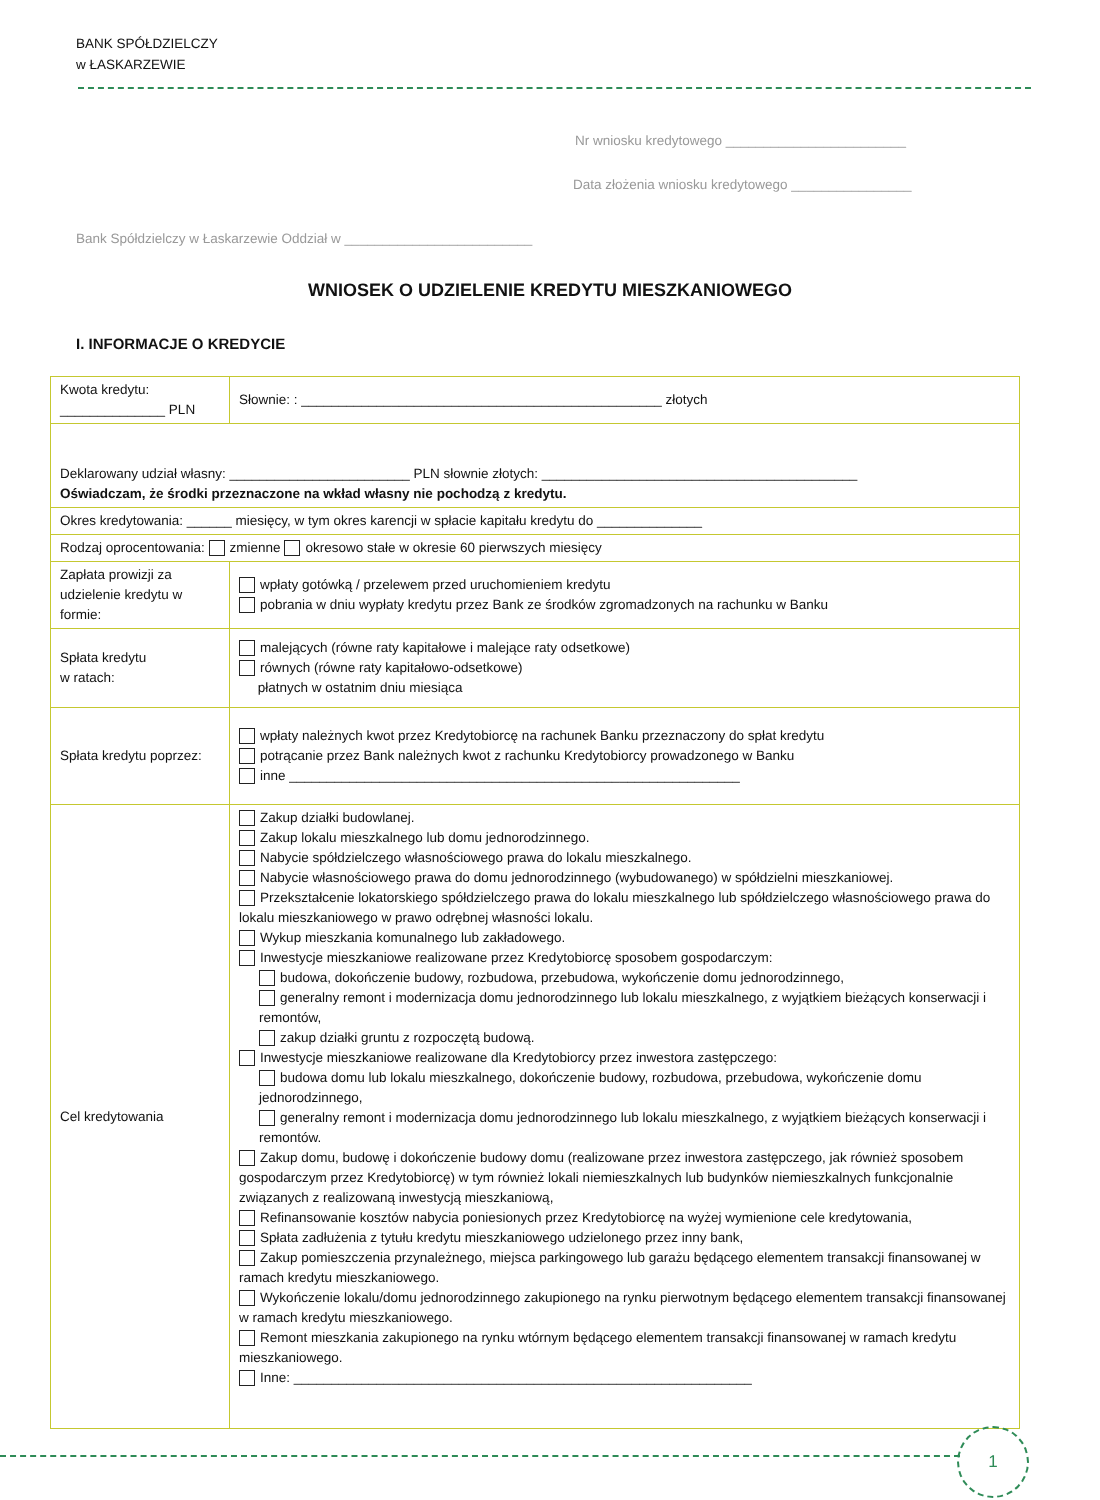BANK SPÓŁDZIELCZY
w ŁASKARZEWIE
Nr wniosku kredytowego ________________________
Data złożenia wniosku kredytowego ________________
Bank Spółdzielczy w Łaskarzewie Oddział w _________________________
WNIOSEK O UDZIELENIE KREDYTU MIESZKANIOWEGO
I. INFORMACJE O KREDYCIE
| Kwota kredytu: ______________ PLN | Słownie: : ________________________________________________ złotych |
| Deklarowany udział własny: ________________________ PLN słownie złotych: __________________________________________ Oświadczam, że środki przeznaczone na wkład własny nie pochodzą z kredytu. | |
| Okres kredytowania: ______ miesięcy, w tym okres karencji w spłacie kapitału kredytu do ______________ | |
| Rodzaj oprocentowania: zmienne okresowo stałe w okresie 60 pierwszych miesięcy | |
| Zapłata prowizji za udzielenie kredytu w formie: | wpłaty gotówką / przelewem przed uruchomieniem kredytu pobrania w dniu wypłaty kredytu przez Bank ze środków zgromadzonych na rachunku w Banku |
| Spłata kredytu w ratach: | malejących (równe raty kapitałowe i malejące raty odsetkowe) równych (równe raty kapitałowo-odsetkowe) płatnych w ostatnim dniu miesiąca |
| Spłata kredytu poprzez: | wpłaty należnych kwot przez Kredytobiorcę na rachunek Banku przeznaczony do spłat kredytu potrącanie przez Bank należnych kwot z rachunku Kredytobiorcy prowadzonego w Banku inne ____________________________________________________________ |
| Cel kredytowania | Zakup działki budowlanej. Zakup lokalu mieszkalnego lub domu jednorodzinnego. Nabycie spółdzielczego własnościowego prawa do lokalu mieszkalnego. Nabycie własnościowego prawa do domu jednorodzinnego (wybudowanego) w spółdzielni mieszkaniowej. Przekształcenie lokatorskiego spółdzielczego prawa do lokalu mieszkalnego lub spółdzielczego własnościowego prawa do lokalu mieszkaniowego w prawo odrębnej własności lokalu. Wykup mieszkania komunalnego lub zakładowego. Inwestycje mieszkaniowe realizowane przez Kredytobiorcę sposobem gospodarczym: budowa, dokończenie budowy, rozbudowa, przebudowa, wykończenie domu jednorodzinnego, generalny remont i modernizacja domu jednorodzinnego lub lokalu mieszkalnego, z wyjątkiem bieżących konserwacji i remontów, zakup działki gruntu z rozpoczętą budową. Inwestycje mieszkaniowe realizowane dla Kredytobiorcy przez inwestora zastępczego: budowa domu lub lokalu mieszkalnego, dokończenie budowy, rozbudowa, przebudowa, wykończenie domu jednorodzinnego, generalny remont i modernizacja domu jednorodzinnego lub lokalu mieszkalnego, z wyjątkiem bieżących konserwacji i remontów. Zakup domu, budowę i dokończenie budowy domu (realizowane przez inwestora zastępczego, jak również sposobem gospodarczym przez Kredytobiorcę) w tym również lokali niemieszkalnych lub budynków niemieszkalnych funkcjonalnie związanych z realizowaną inwestycją mieszkaniową, Refinansowanie kosztów nabycia poniesionych przez Kredytobiorcę na wyżej wymienione cele kredytowania, Spłata zadłużenia z tytułu kredytu mieszkaniowego udzielonego przez inny bank, Zakup pomieszczenia przynależnego, miejsca parkingowego lub garażu będącego elementem transakcji finansowanej w ramach kredytu mieszkaniowego. Wykończenie lokalu/domu jednorodzinnego zakupionego na rynku pierwotnym będącego elementem transakcji finansowanej w ramach kredytu mieszkaniowego. Remont mieszkania zakupionego na rynku wtórnym będącego elementem transakcji finansowanej w ramach kredytu mieszkaniowego. Inne: _____________________________________________________________ |
1